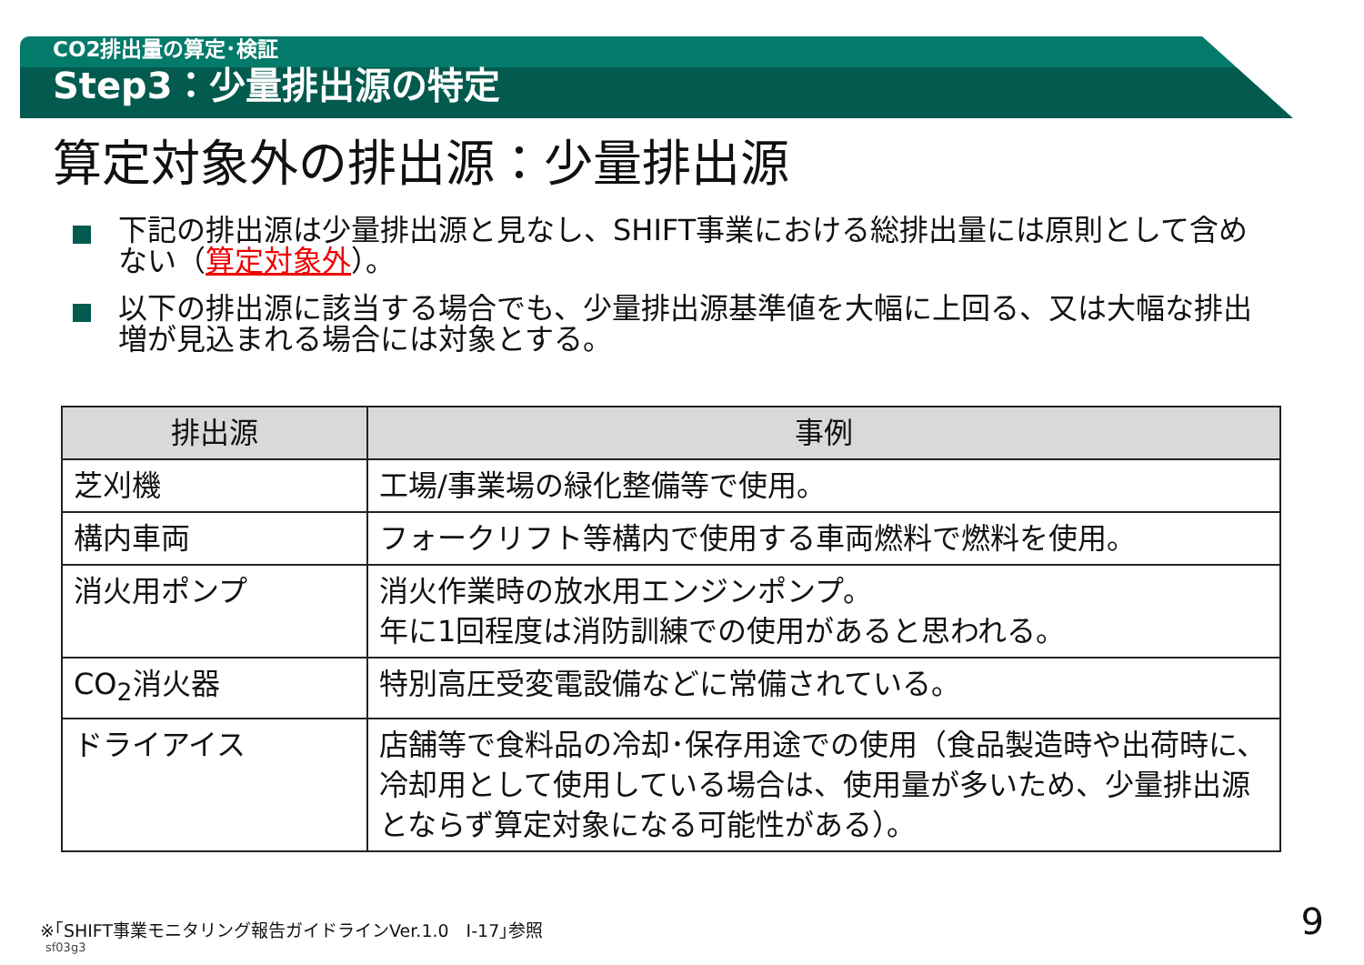CO2排出量の算定･検証
Step3：少量排出源の特定
算定対象外の排出源：少量排出源
下記の排出源は少量排出源と見なし、SHIFT事業における総排出量には原則として含めない（算定対象外）。
以下の排出源に該当する場合でも、少量排出源基準値を大幅に上回る、又は大幅な排出増が見込まれる場合には対象とする。
| 排出源 | 事例 |
| --- | --- |
| 芝刈機 | 工場/事業場の緑化整備等で使用。 |
| 構内車両 | フォークリフト等構内で使用する車両燃料で燃料を使用。 |
| 消火用ポンプ | 消火作業時の放水用エンジンポンプ。 年に1回程度は消防訓練での使用があると思われる。 |
| CO<sub>2</sub>消火器 | 特別高圧受変電設備などに常備されている。 |
| ドライアイス | 店舗等で食料品の冷却･保存用途での使用（食品製造時や出荷時に、冷却用として使用している場合は、使用量が多いため、少量排出源とならず算定対象になる可能性がある）。 |
※｢SHIFT事業モニタリング報告ガイドラインVer.1.0　Ⅰ-17｣参照
sf03g3
9